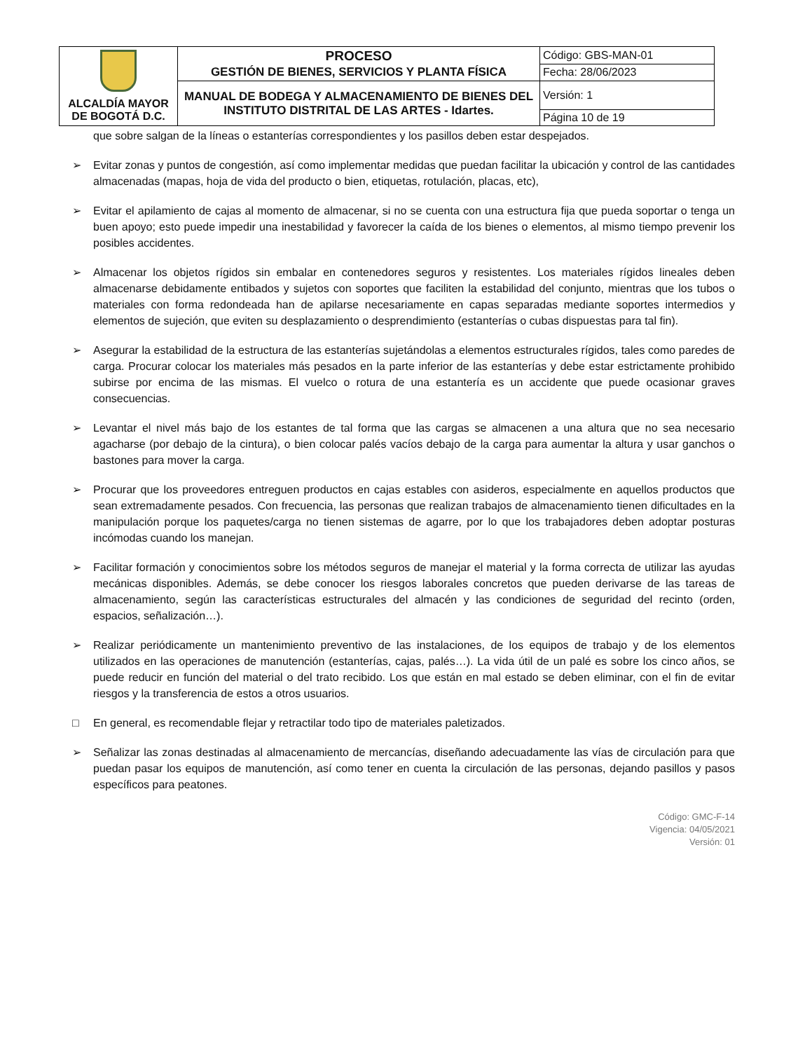| ALCALDÍA MAYOR DE BOGOTÁ D.C. | PROCESO GESTIÓN DE BIENES, SERVICIOS Y PLANTA FÍSICA | Código: GBS-MAN-01 |
| | | Fecha: 28/06/2023 |
| | MANUAL DE BODEGA Y ALMACENAMIENTO DE BIENES DEL INSTITUTO DISTRITAL DE LAS ARTES - Idartes. | Versión: 1 |
| | | Página 10 de 19 |
que sobre salgan de la líneas o estanterías correspondientes y los pasillos deben estar despejados.
➢ Evitar zonas y puntos de congestión, así como implementar medidas que puedan facilitar la ubicación y control de las cantidades almacenadas (mapas, hoja de vida del producto o bien, etiquetas, rotulación, placas, etc),
➢ Evitar el apilamiento de cajas al momento de almacenar, si no se cuenta con una estructura fija que pueda soportar o tenga un buen apoyo; esto puede impedir una inestabilidad y favorecer la caída de los bienes o elementos, al mismo tiempo prevenir los posibles accidentes.
➢ Almacenar los objetos rígidos sin embalar en contenedores seguros y resistentes. Los materiales rígidos lineales deben almacenarse debidamente entibados y sujetos con soportes que faciliten la estabilidad del conjunto, mientras que los tubos o materiales con forma redondeada han de apilarse necesariamente en capas separadas mediante soportes intermedios y elementos de sujeción, que eviten su desplazamiento o desprendimiento (estanterías o cubas dispuestas para tal fin).
➢ Asegurar la estabilidad de la estructura de las estanterías sujetándolas a elementos estructurales rígidos, tales como paredes de carga. Procurar colocar los materiales más pesados en la parte inferior de las estanterías y debe estar estrictamente prohibido subirse por encima de las mismas. El vuelco o rotura de una estantería es un accidente que puede ocasionar graves consecuencias.
➢ Levantar el nivel más bajo de los estantes de tal forma que las cargas se almacenen a una altura que no sea necesario agacharse (por debajo de la cintura), o bien colocar palés vacíos debajo de la carga para aumentar la altura y usar ganchos o bastones para mover la carga.
➢ Procurar que los proveedores entreguen productos en cajas estables con asideros, especialmente en aquellos productos que sean extremadamente pesados. Con frecuencia, las personas que realizan trabajos de almacenamiento tienen dificultades en la manipulación porque los paquetes/carga no tienen sistemas de agarre, por lo que los trabajadores deben adoptar posturas incómodas cuando los manejan.
➢ Facilitar formación y conocimientos sobre los métodos seguros de manejar el material y la forma correcta de utilizar las ayudas mecánicas disponibles. Además, se debe conocer los riesgos laborales concretos que pueden derivarse de las tareas de almacenamiento, según las características estructurales del almacén y las condiciones de seguridad del recinto (orden, espacios, señalización…).
➢ Realizar periódicamente un mantenimiento preventivo de las instalaciones, de los equipos de trabajo y de los elementos utilizados en las operaciones de manutención (estanterías, cajas, palés…). La vida útil de un palé es sobre los cinco años, se puede reducir en función del material o del trato recibido. Los que están en mal estado se deben eliminar, con el fin de evitar riesgos y la transferencia de estos a otros usuarios.
□ En general, es recomendable flejar y retractilar todo tipo de materiales paletizados.
➢ Señalizar las zonas destinadas al almacenamiento de mercancías, diseñando adecuadamente las vías de circulación para que puedan pasar los equipos de manutención, así como tener en cuenta la circulación de las personas, dejando pasillos y pasos específicos para peatones.
Código: GMC-F-14
Vigencia: 04/05/2021
Versión: 01